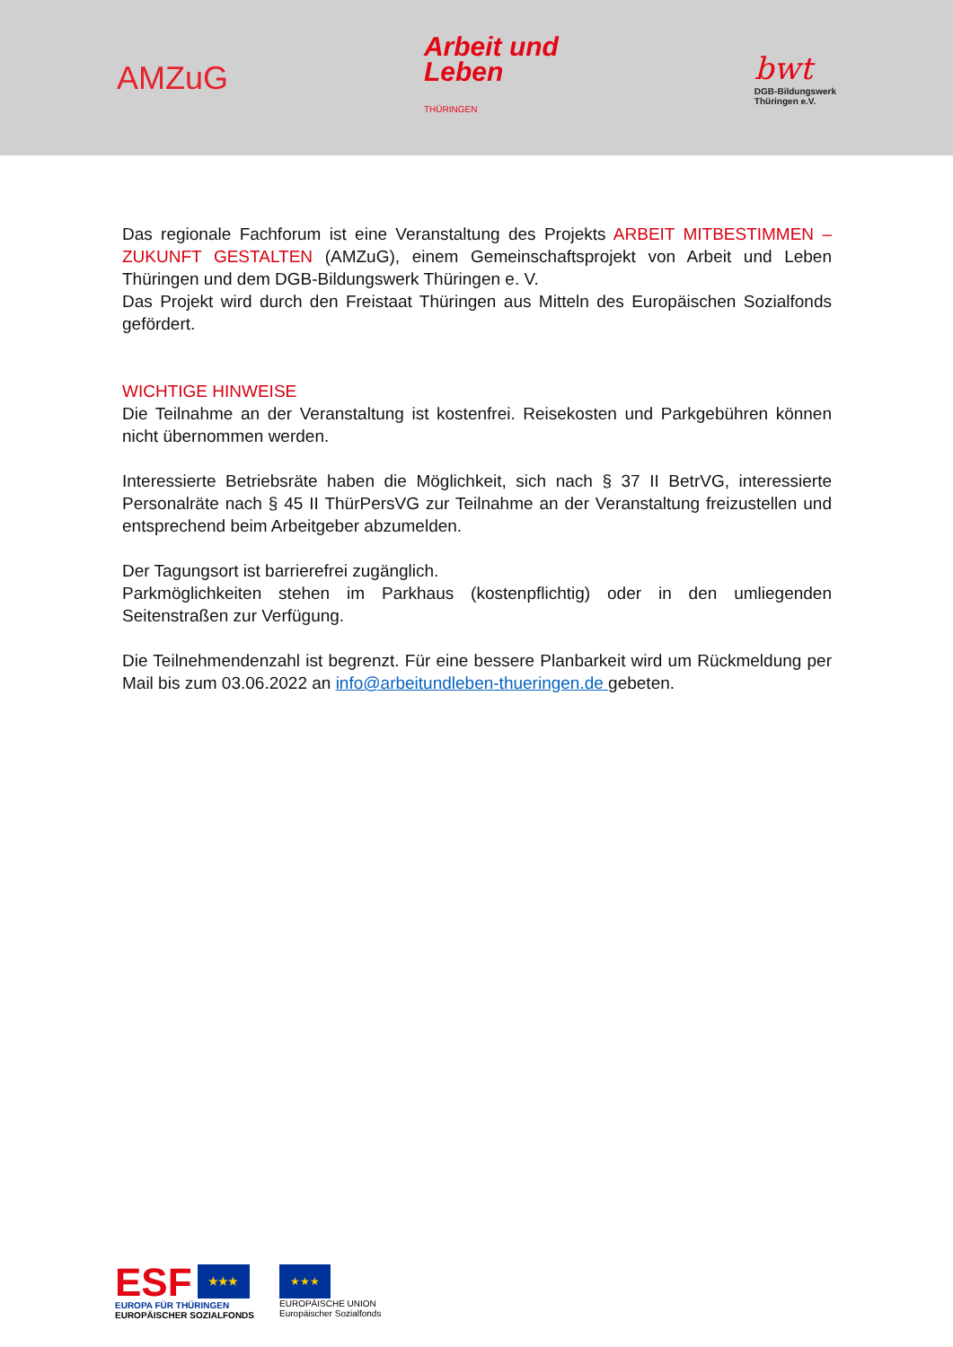AMZuG
Arbeit und
Leben
THÜRINGEN
bwt
DGB-Bildungswerk
Thüringen e.V.
Das regionale Fachforum ist eine Veranstaltung des Projekts ARBEIT MITBESTIMMEN – ZUKUNFT GESTALTEN (AMZuG), einem Gemeinschaftsprojekt von Arbeit und Leben Thüringen und dem DGB-Bildungswerk Thüringen e. V.
Das Projekt wird durch den Freistaat Thüringen aus Mitteln des Europäischen Sozialfonds gefördert.
WICHTIGE HINWEISE
Die Teilnahme an der Veranstaltung ist kostenfrei. Reisekosten und Parkgebühren können nicht übernommen werden.
Interessierte Betriebsräte haben die Möglichkeit, sich nach § 37 II BetrVG, interessierte Personalräte nach § 45 II ThürPersVG zur Teilnahme an der Veranstaltung freizustellen und entsprechend beim Arbeitgeber abzumelden.
Der Tagungsort ist barrierefrei zugänglich.
Parkmöglichkeiten stehen im Parkhaus (kostenpflichtig) oder in den umliegenden Seitenstraßen zur Verfügung.
Die Teilnehmendenzahl ist begrenzt. Für eine bessere Planbarkeit wird um Rückmeldung per Mail bis zum 03.06.2022 an info@arbeitundleben-thueringen.de gebeten.
ESF
★★★
EUROPA FÜR THÜRINGEN
EUROPÄISCHER SOZIALFONDS
★★★
EUROPÄISCHE UNION
Europäischer Sozialfonds